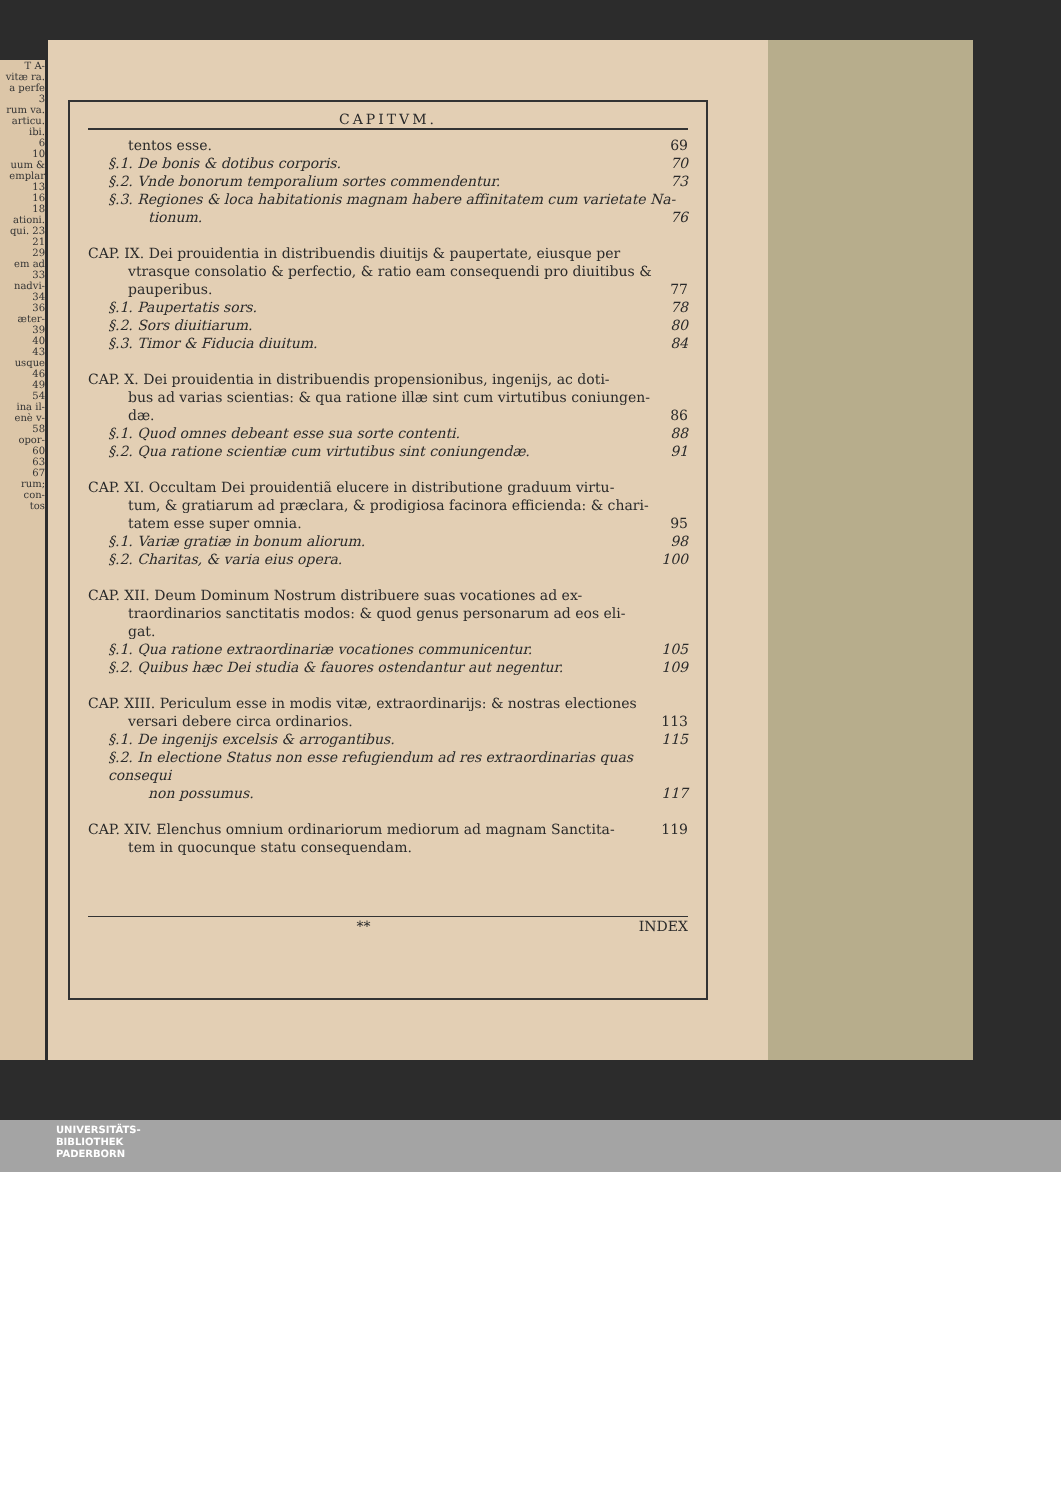T A-
vitæ ra.
a perfe
3
rum va.
articu.
ibi.
6
10
uum &
emplar
13
16
18
ationi.
qui. 23
21
29
em ad
33
nadvi-
34
36
æter-
39
40
43
usque
46
49
54
ina il-
enè v-
58
opor-
60
63
67
rum;
con-
tos
CAPITVM.
tentos esse. 69
§.1. De bonis & dotibus corporis. 70
§.2. Vnde bonorum temporalium sortes commendentur. 73
§.3. Regiones & loca habitationis magnam habere affinitatem cum varietate Na-
tionum. 76
CAP. IX. Dei prouidentia in distribuendis diuitijs & paupertate, eiusque per
vtrasque consolatio & perfectio, & ratio eam consequendi pro diuitibus &
pauperibus. 77
§.1. Paupertatis sors. 78
§.2. Sors diuitiarum. 80
§.3. Timor & Fiducia diuitum. 84
CAP. X. Dei prouidentia in distribuendis propensionibus, ingenijs, ac doti-
bus ad varias scientias: & qua ratione illæ sint cum virtutibus coniungen-
dæ. 86
§.1. Quod omnes debeant esse sua sorte contenti. 88
§.2. Qua ratione scientiæ cum virtutibus sint coniungendæ. 91
CAP. XI. Occultam Dei prouidentiã elucere in distributione graduum virtu-
tum, & gratiarum ad præclara, & prodigiosa facinora efficienda: & chari-
tatem esse super omnia. 95
§.1. Variæ gratiæ in bonum aliorum. 98
§.2. Charitas, & varia eius opera. 100
CAP. XII. Deum Dominum Nostrum distribuere suas vocationes ad ex-
traordinarios sanctitatis modos: & quod genus personarum ad eos eli-
gat.
§.1. Qua ratione extraordinariæ vocationes communicentur. 105
§.2. Quibus hæc Dei studia & fauores ostendantur aut negentur. 109
CAP. XIII. Periculum esse in modis vitæ, extraordinarijs: & nostras electiones
versari debere circa ordinarios. 113
§.1. De ingenijs excelsis & arrogantibus. 115
§.2. In electione Status non esse refugiendum ad res extraordinarias quas consequi
non possumus. 117
CAP. XIV. Elenchus omnium ordinariorum mediorum ad magnam Sanctita- 119
tem in quocunque statu consequendam.
** INDEX
UNIVERSITÄTS-
BIBLIOTHEK
PADERBORN